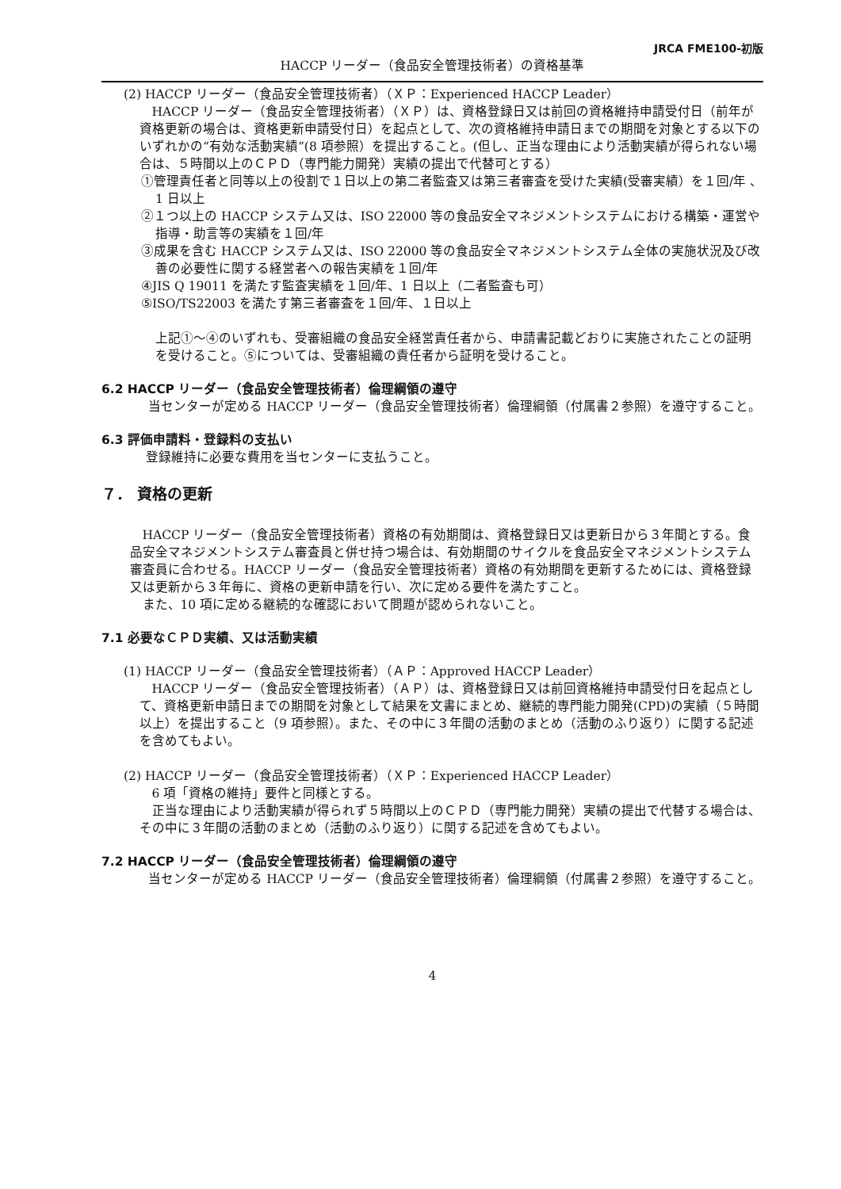JRCA FME100-初版
HACCP リーダー（食品安全管理技術者）の資格基準
(2) HACCP リーダー（食品安全管理技術者）（ＸＰ：Experienced HACCP Leader）
HACCP リーダー（食品安全管理技術者）（ＸＰ）は、資格登録日又は前回の資格維持申請受付日（前年が資格更新の場合は、資格更新申請受付日）を起点として、次の資格維持申請日までの期間を対象とする以下のいずれかの“有効な活動実績”(8 項参照）を提出すること。(但し、正当な理由により活動実績が得られない場合は、５時間以上のＣＰＤ（専門能力開発）実績の提出で代替可とする）
①管理責任者と同等以上の役割で１日以上の第二者監査又は第三者審査を受けた実績(受審実績）を１回/年 、1 日以上
②１つ以上の HACCP システム又は、ISO 22000 等の食品安全マネジメントシステムにおける構築・運営や指導・助言等の実績を１回/年
③成果を含む HACCP システム又は、ISO 22000 等の食品安全マネジメントシステム全体の実施状況及び改善の必要性に関する経営者への報告実績を１回/年
④JIS Q 19011 を満たす監査実績を１回/年、1 日以上（二者監査も可）
⑤ISO/TS22003 を満たす第三者審査を１回/年、１日以上
上記①～④のいずれも、受審組織の食品安全経営責任者から、申請書記載どおりに実施されたことの証明を受けること。⑤については、受審組織の責任者から証明を受けること。
6.2 HACCP リーダー（食品安全管理技術者）倫理綱領の遵守
当センターが定める HACCP リーダー（食品安全管理技術者）倫理綱領（付属書２参照）を遵守すること。
6.3 評価申請料・登録料の支払い
登録維持に必要な費用を当センターに支払うこと。
７． 資格の更新
HACCP リーダー（食品安全管理技術者）資格の有効期間は、資格登録日又は更新日から３年間とする。食品安全マネジメントシステム審査員と併せ持つ場合は、有効期間のサイクルを食品安全マネジメントシステム審査員に合わせる。HACCP リーダー（食品安全管理技術者）資格の有効期間を更新するためには、資格登録又は更新から３年毎に、資格の更新申請を行い、次に定める要件を満たすこと。
また、10 項に定める継続的な確認において問題が認められないこと。
7.1 必要なＣＰＤ実績、又は活動実績
(1) HACCP リーダー（食品安全管理技術者）（ＡＰ：Approved HACCP Leader）
HACCP リーダー（食品安全管理技術者）（ＡＰ）は、資格登録日又は前回資格維持申請受付日を起点として、資格更新申請日までの期間を対象として結果を文書にまとめ、継続的専門能力開発(CPD)の実績（５時間以上）を提出すること（9 項参照）。また、その中に３年間の活動のまとめ（活動のふり返り）に関する記述を含めてもよい。
(2) HACCP リーダー（食品安全管理技術者）（ＸＰ：Experienced HACCP Leader）
6 項「資格の維持」要件と同様とする。
正当な理由により活動実績が得られず５時間以上のＣＰＤ（専門能力開発）実績の提出で代替する場合は、その中に３年間の活動のまとめ（活動のふり返り）に関する記述を含めてもよい。
7.2 HACCP リーダー（食品安全管理技術者）倫理綱領の遵守
当センターが定める HACCP リーダー（食品安全管理技術者）倫理綱領（付属書２参照）を遵守すること。
4